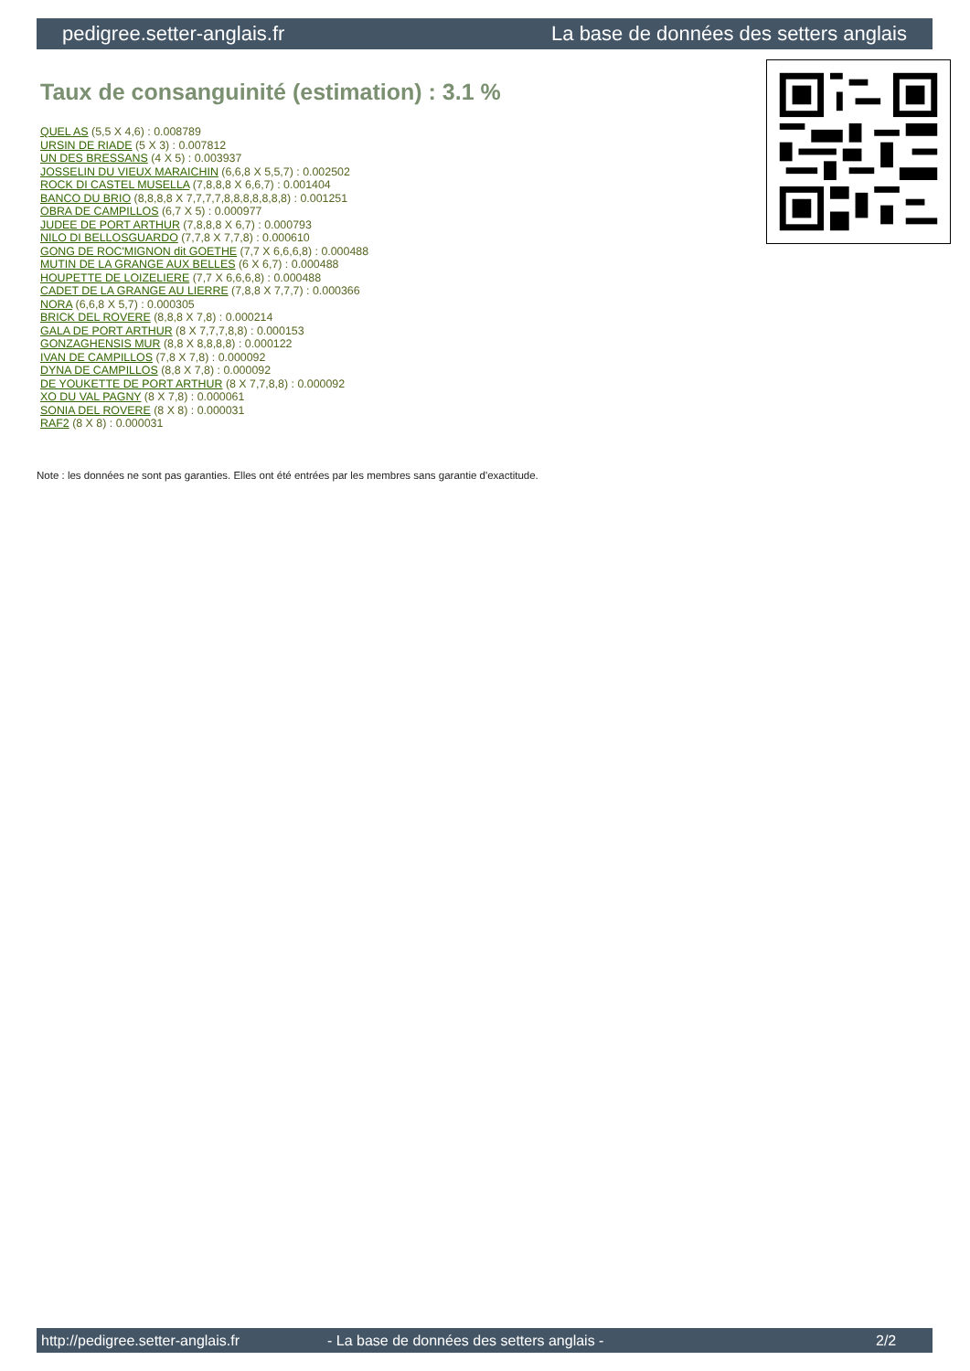pedigree.setter-anglais.fr La base de données des setters anglais
Taux de consanguinité (estimation) : 3.1 %
QUEL AS (5,5 X 4,6) : 0.008789
URSIN DE RIADE (5 X 3) : 0.007812
UN DES BRESSANS (4 X 5) : 0.003937
JOSSELIN DU VIEUX MARAICHIN (6,6,8 X 5,5,7) : 0.002502
ROCK DI CASTEL MUSELLA (7,8,8,8 X 6,6,7) : 0.001404
BANCO DU BRIO (8,8,8,8 X 7,7,7,7,8,8,8,8,8,8,8) : 0.001251
OBRA DE CAMPILLOS (6,7 X 5) : 0.000977
JUDEE DE PORT ARTHUR (7,8,8,8 X 6,7) : 0.000793
NILO DI BELLOSGUARDO (7,7,8 X 7,7,8) : 0.000610
GONG DE ROC'MIGNON dit GOETHE (7,7 X 6,6,6,8) : 0.000488
MUTIN DE LA GRANGE AUX BELLES (6 X 6,7) : 0.000488
HOUPETTE DE LOIZELIERE (7,7 X 6,6,6,8) : 0.000488
CADET DE LA GRANGE AU LIERRE (7,8,8 X 7,7,7) : 0.000366
NORA (6,6,8 X 5,7) : 0.000305
BRICK DEL ROVERE (8,8,8 X 7,8) : 0.000214
GALA DE PORT ARTHUR (8 X 7,7,7,8,8) : 0.000153
GONZAGHENSIS MUR (8,8 X 8,8,8,8) : 0.000122
IVAN DE CAMPILLOS (7,8 X 7,8) : 0.000092
DYNA DE CAMPILLOS (8,8 X 7,8) : 0.000092
DE YOUKETTE DE PORT ARTHUR (8 X 7,7,8,8) : 0.000092
XO DU VAL PAGNY (8 X 7,8) : 0.000061
SONIA DEL ROVERE (8 X 8) : 0.000031
RAF2 (8 X 8) : 0.000031
Note : les données ne sont pas garanties. Elles ont été entrées par les membres sans garantie d'exactitude.
http://pedigree.setter-anglais.fr - La base de données des setters anglais - 2/2